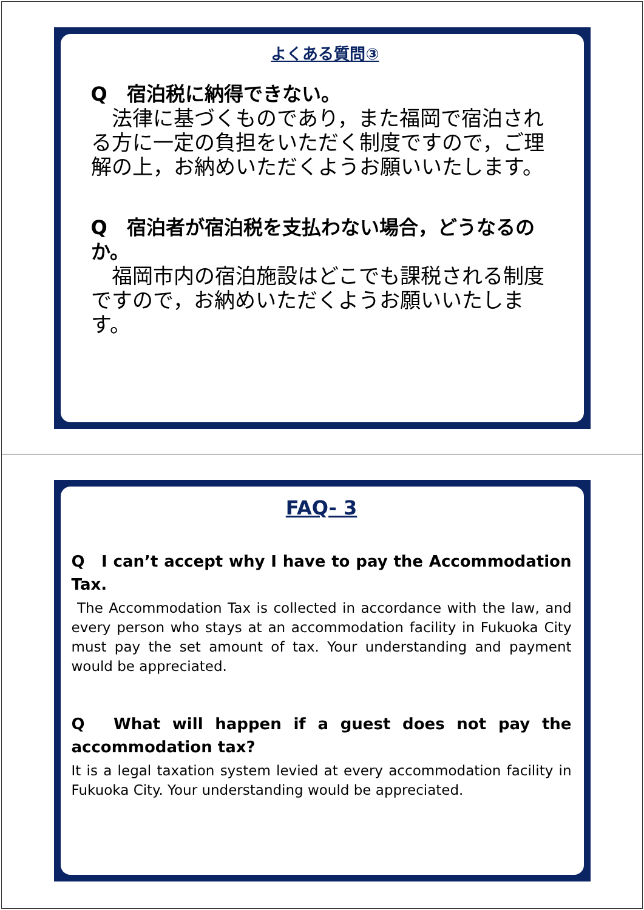よくある質問③
Q　宿泊税に納得できない。
　法律に基づくものであり，また福岡で宿泊される方に一定の負担をいただく制度ですので，ご理解の上，お納めいただくようお願いいたします。
Q　宿泊者が宿泊税を支払わない場合，どうなるのか。
　福岡市内の宿泊施設はどこでも課税される制度ですので，お納めいただくようお願いいたします。
FAQ- 3
Q　I can’t accept why I have to pay the Accommodation Tax.
The Accommodation Tax is collected in accordance with the law, and every person who stays at an accommodation facility in Fukuoka City must pay the set amount of tax. Your understanding and payment would be appreciated.
Q　What will happen if a guest does not pay the accommodation tax?
It is a legal taxation system levied at every accommodation facility in Fukuoka City. Your understanding would be appreciated.